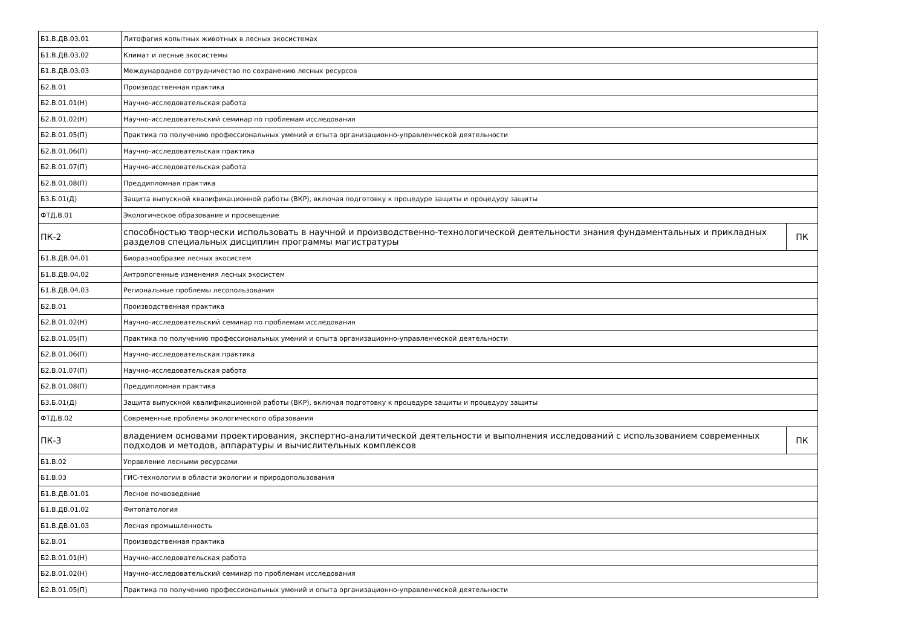| Б1.В.ДВ.03.01 | Литофагия копытных животных в лесных экосистемах | |
| Б1.В.ДВ.03.02 | Климат и лесные экосистемы | |
| Б1.В.ДВ.03.03 | Международное сотрудничество по сохранению лесных ресурсов | |
| Б2.В.01 | Производственная практика | |
| Б2.В.01.01(Н) | Научно-исследовательская работа | |
| Б2.В.01.02(Н) | Научно-исследовательский семинар по проблемам исследования | |
| Б2.В.01.05(П) | Практика по получению профессиональных умений и опыта организационно-управленческой деятельности | |
| Б2.В.01.06(П) | Научно-исследовательская практика | |
| Б2.В.01.07(П) | Научно-исследовательская работа | |
| Б2.В.01.08(П) | Преддипломная практика | |
| Б3.Б.01(Д) | Защита выпускной квалификационной работы (ВКР), включая подготовку к процедуре защиты и процедуру защиты | |
| ФТД.В.01 | Экологическое образование и просвещение | |
| ПК-2 | способностью творчески использовать в научной и производственно-технологической деятельности знания фундаментальных и прикладных разделов специальных дисциплин программы магистратуры | ПК |
| Б1.В.ДВ.04.01 | Биоразнообразие лесных экосистем | |
| Б1.В.ДВ.04.02 | Антропогенные изменения лесных экосистем | |
| Б1.В.ДВ.04.03 | Региональные проблемы лесопользования | |
| Б2.В.01 | Производственная практика | |
| Б2.В.01.02(Н) | Научно-исследовательский семинар по проблемам исследования | |
| Б2.В.01.05(П) | Практика по получению профессиональных умений и опыта организационно-управленческой деятельности | |
| Б2.В.01.06(П) | Научно-исследовательская практика | |
| Б2.В.01.07(П) | Научно-исследовательская работа | |
| Б2.В.01.08(П) | Преддипломная практика | |
| Б3.Б.01(Д) | Защита выпускной квалификационной работы (ВКР), включая подготовку к процедуре защиты и процедуру защиты | |
| ФТД.В.02 | Современные проблемы экологического образования | |
| ПК-3 | владением основами проектирования, экспертно-аналитической деятельности и выполнения исследований с использованием современных подходов и методов, аппаратуры и вычислительных комплексов | ПК |
| Б1.В.02 | Управление лесными ресурсами | |
| Б1.В.03 | ГИС-технологии в области экологии и природопользования | |
| Б1.В.ДВ.01.01 | Лесное почвоведение | |
| Б1.В.ДВ.01.02 | Фитопатология | |
| Б1.В.ДВ.01.03 | Лесная промышленность | |
| Б2.В.01 | Производственная практика | |
| Б2.В.01.01(Н) | Научно-исследовательская работа | |
| Б2.В.01.02(Н) | Научно-исследовательский семинар по проблемам исследования | |
| Б2.В.01.05(П) | Практика по получению профессиональных умений и опыта организационно-управленческой деятельности | |